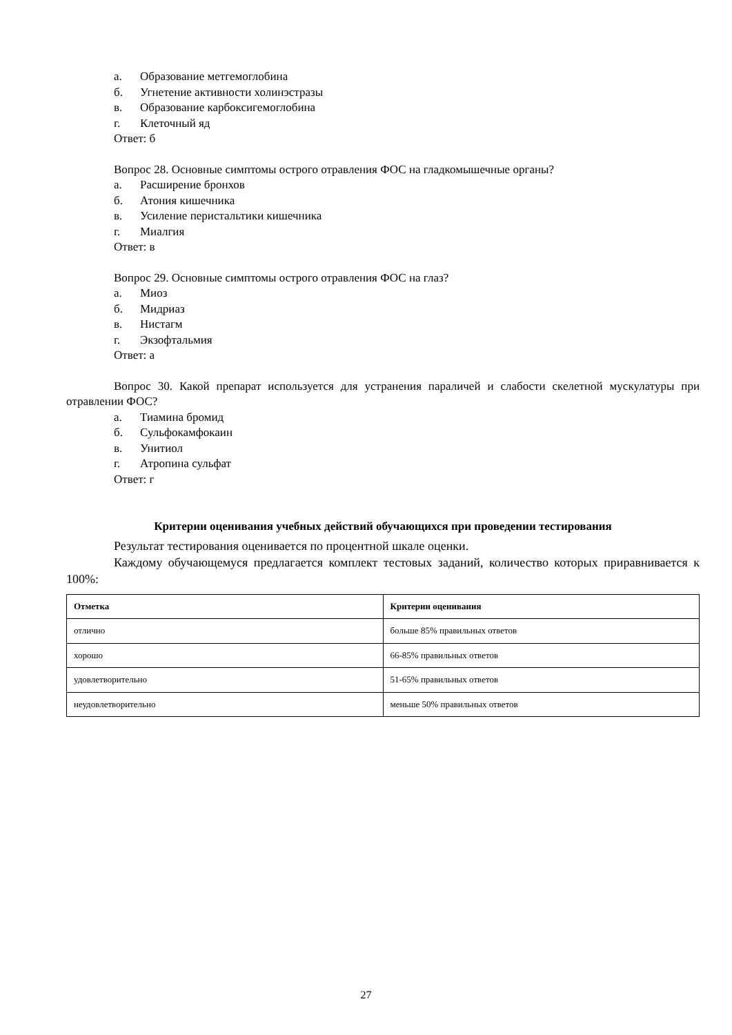а. Образование метгемоглобина
б. Угнетение активности холинэстразы
в. Образование карбоксигемоглобина
г. Клеточный яд
Ответ: б
Вопрос 28. Основные симптомы острого отравления ФОС на гладкомышечные органы?
а. Расширение бронхов
б. Атония кишечника
в. Усиление перистальтики кишечника
г. Миалгия
Ответ: в
Вопрос 29. Основные симптомы острого отравления ФОС на глаз?
а. Миоз
б. Мидриаз
в. Нистагм
г. Экзофтальмия
Ответ: а
Вопрос 30. Какой препарат используется для устранения параличей и слабости скелетной мускулатуры при отравлении ФОС?
а. Тиамина бромид
б. Сульфокамфокаин
в. Унитиол
г. Атропина сульфат
Ответ: г
Критерии оценивания учебных действий обучающихся при проведении тестирования
Результат тестирования оценивается по процентной шкале оценки.
Каждому обучающемуся предлагается комплект тестовых заданий, количество которых приравнивается к 100%:
| Отметка | Критерии оценивания |
| --- | --- |
| отлично | больше 85% правильных ответов |
| хорошо | 66-85% правильных ответов |
| удовлетворительно | 51-65% правильных ответов |
| неудовлетворительно | меньше 50% правильных ответов |
27